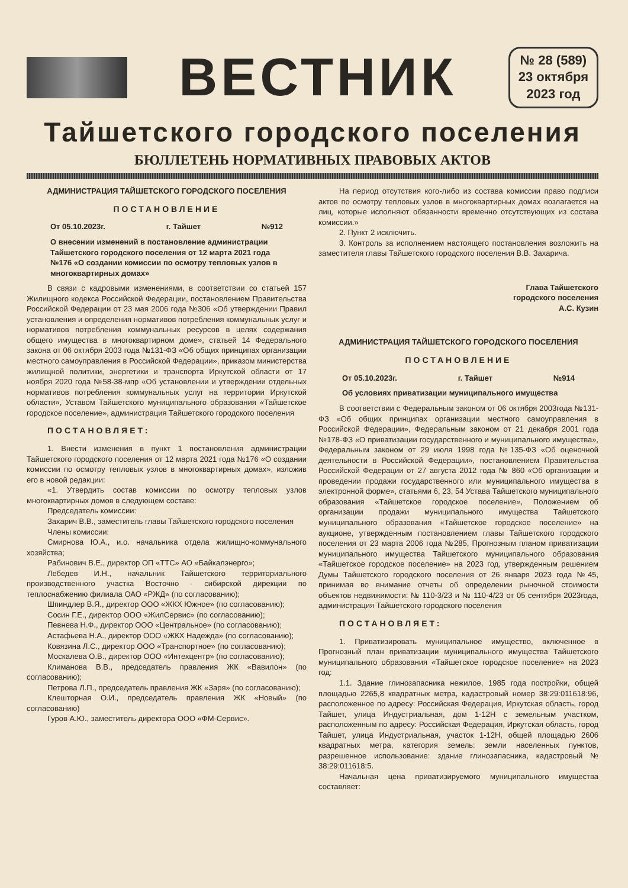ВЕСТНИК
№ 28 (589)
23 октября
2023 год
Тайшетского городского поселения
БЮЛЛЕТЕНЬ НОРМАТИВНЫХ ПРАВОВЫХ АКТОВ
АДМИНИСТРАЦИЯ ТАЙШЕТСКОГО ГОРОДСКОГО ПОСЕЛЕНИЯ
ПОСТАНОВЛЕНИЕ
От 05.10.2023г. г. Тайшет №912
О внесении изменений в постановление администрации Тайшетского городского поселения от 12 марта 2021 года №176 «О создании комиссии по осмотру тепловых узлов в многоквартирных домах»
В связи с кадровыми изменениями, в соответствии со статьей 157 Жилищного кодекса Российской Федерации, постановлением Правительства Российской Федерации от 23 мая 2006 года №306 «Об утверждении Правил установления и определения нормативов потребления коммунальных услуг и нормативов потребления коммунальных ресурсов в целях содержания общего имущества в многоквартирном доме», статьей 14 Федерального закона от 06 октября 2003 года №131-ФЗ «Об общих принципах организации местного самоуправления в Российской Федерации», приказом министерства жилищной политики, энергетики и транспорта Иркутской области от 17 ноября 2020 года №58-38-мпр «Об установлении и утверждении отдельных нормативов потребления коммунальных услуг на территории Иркутской области», Уставом Тайшетского муниципального образования «Тайшетское городское поселение», администрация Тайшетского городского поселения
ПОСТАНОВЛЯЕТ:
1. Внести изменения в пункт 1 постановления администрации Тайшетского городского поселения от 12 марта 2021 года №176 «О создании комиссии по осмотру тепловых узлов в многоквартирных домах», изложив его в новой редакции:
«1. Утвердить состав комиссии по осмотру тепловых узлов многоквартирных домов в следующем составе:
Председатель комиссии:
Захарич В.В., заместитель главы Тайшетского городского поселения
Члены комиссии:
Смирнова Ю.А., и.о. начальника отдела жилищно-коммунального хозяйства;
Рабинович В.Е., директор ОП «ТТС» АО «Байкалэнерго»;
Лебедев И.Н., начальник Тайшетского территориального производственного участка Восточно - сибирской дирекции по теплоснабжению филиала ОАО «РЖД» (по согласованию);
Шпиндлер В.Я., директор ООО «ЖКХ Южное» (по согласованию);
Сосин Г.Е., директор ООО «ЖилСервис» (по согласованию);
Певнева Н.Ф., директор ООО «Центральное» (по согласованию);
Астафьева Н.А., директор ООО «ЖКХ Надежда» (по согласованию);
Ковязина Л.С., директор ООО «Транспортное» (по согласованию);
Москалева О.В., директор ООО «Интехцентр» (по согласованию);
Климанова В.В., председатель правления ЖК «Вавилон» (по согласованию);
Петрова Л.П., председатель правления ЖК «Заря» (по согласованию);
Клешторная О.И., председатель правления ЖК «Новый» (по согласованию)
Гуров А.Ю., заместитель директора ООО «ФМ-Сервис».
На период отсутствия кого-либо из состава комиссии право подписи актов по осмотру тепловых узлов в многоквартирных домах возлагается на лиц, которые исполняют обязанности временно отсутствующих из состава комиссии.»
2. Пункт 2 исключить.
3. Контроль за исполнением настоящего постановления возложить на заместителя главы Тайшетского городского поселения В.В. Захарича.
Глава Тайшетского
городского поселения
А.С. Кузин
АДМИНИСТРАЦИЯ ТАЙШЕТСКОГО ГОРОДСКОГО ПОСЕЛЕНИЯ
ПОСТАНОВЛЕНИЕ
От 05.10.2023г. г. Тайшет №914
Об условиях приватизации муниципального имущества
В соответствии с Федеральным законом от 06 октября 2003года №131-ФЗ «Об общих принципах организации местного самоуправления в Российской Федерации», Федеральным законом от 21 декабря 2001 года №178-ФЗ «О приватизации государственного и муниципального имущества», Федеральным законом от 29 июля 1998 года №135-ФЗ «Об оценочной деятельности в Российской Федерации», постановлением Правительства Российской Федерации от 27 августа 2012 года № 860 «Об организации и проведении продажи государственного или муниципального имущества в электронной форме», статьями 6, 23, 54 Устава Тайшетского муниципального образования «Тайшетское городское поселение», Положением об организации продажи муниципального имущества Тайшетского муниципального образования «Тайшетское городское поселение» на аукционе, утвержденным постановлением главы Тайшетского городского поселения от 23 марта 2006 года №285, Прогнозным планом приватизации муниципального имущества Тайшетского муниципального образования «Тайшетское городское поселение» на 2023 год, утвержденным решением Думы Тайшетского городского поселения от 26 января 2023 года №45, принимая во внимание отчеты об определении рыночной стоимости объектов недвижимости: № 110-3/23 и № 110-4/23 от 05 сентября 2023года, администрация Тайшетского городского поселения
ПОСТАНОВЛЯЕТ:
1. Приватизировать муниципальное имущество, включенное в Прогнозный план приватизации муниципального имущества Тайшетского муниципального образования «Тайшетское городское поселение» на 2023 год:
1.1. Здание глинозапасника нежилое, 1985 года постройки, общей площадью 2265,8 квадратных метра, кадастровый номер 38:29:011618:96, расположенное по адресу: Российская Федерация, Иркутская область, город Тайшет, улица Индустриальная, дом 1-12Н с земельным участком, расположенным по адресу: Российская Федерация, Иркутская область, город Тайшет, улица Индустриальная, участок 1-12Н, общей площадью 2606 квадратных метра, категория земель: земли населенных пунктов, разрешенное использование: здание глинозапасника, кадастровый № 38:29:011618:5.
Начальная цена приватизируемого муниципального имущества составляет: